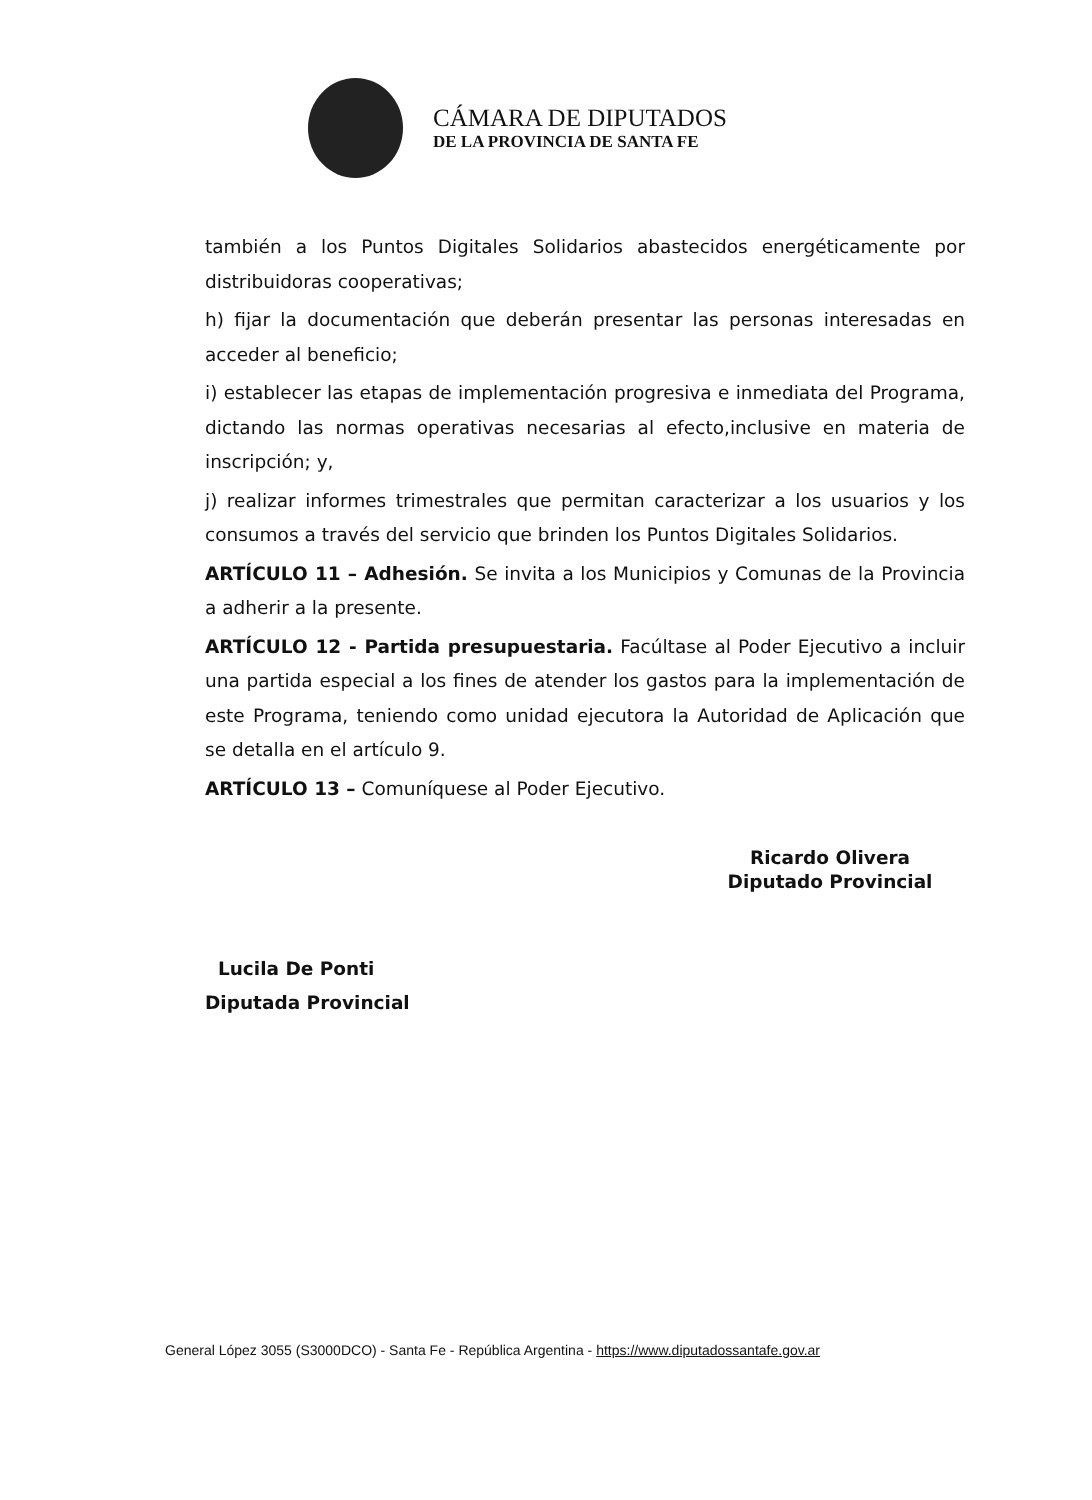CÁMARA DE DIPUTADOS
DE LA PROVINCIA DE SANTA FE
también a los Puntos Digitales Solidarios abastecidos energéticamente por distribuidoras cooperativas;
h) fijar la documentación que deberán presentar las personas interesadas en acceder al beneficio;
i) establecer las etapas de implementación progresiva e inmediata del Programa, dictando las normas operativas necesarias al efecto,inclusive en materia de inscripción; y,
j) realizar informes trimestrales que permitan caracterizar a los usuarios y los consumos a través del servicio que brinden los Puntos Digitales Solidarios.
ARTÍCULO 11 – Adhesión. Se invita a los Municipios y Comunas de la Provincia a adherir a la presente.
ARTÍCULO 12 - Partida presupuestaria. Facúltase al Poder Ejecutivo a incluir una partida especial a los fines de atender los gastos para la implementación de este Programa, teniendo como unidad ejecutora la Autoridad de Aplicación que se detalla en el artículo 9.
ARTÍCULO 13 – Comuníquese al Poder Ejecutivo.
Ricardo Olivera
Diputado Provincial
Lucila De Ponti
Diputada Provincial
General López 3055 (S3000DCO) - Santa Fe - República Argentina - https://www.diputadossantafe.gov.ar